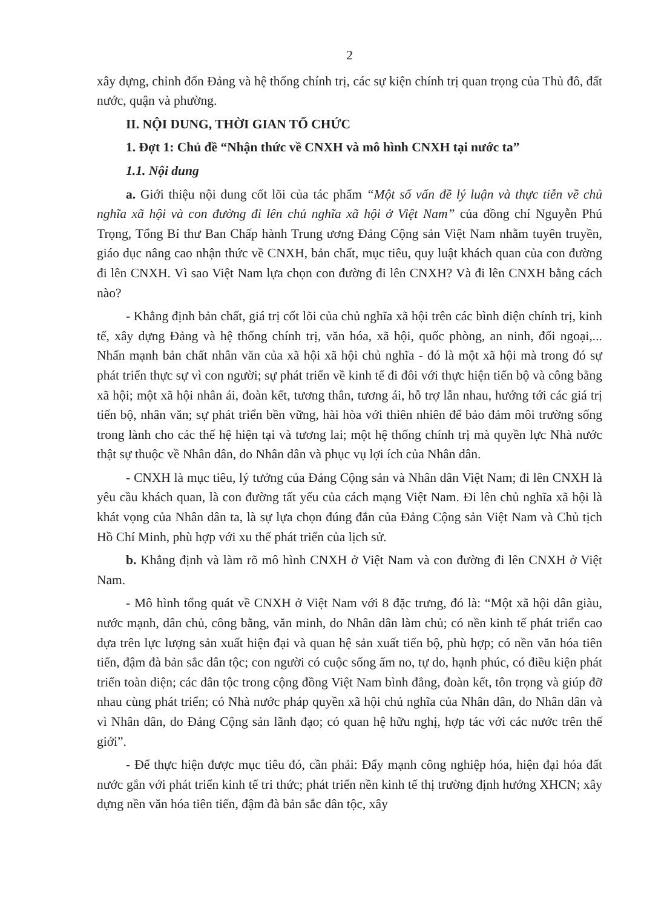2
xây dựng, chỉnh đốn Đảng và hệ thống chính trị, các sự kiện chính trị quan trọng của Thủ đô, đất nước, quận và phường.
II. NỘI DUNG, THỜI GIAN TỔ CHỨC
1. Đợt 1: Chủ đề “Nhận thức về CNXH và mô hình CNXH tại nước ta”
1.1. Nội dung
a. Giới thiệu nội dung cốt lõi của tác phẩm “Một số vấn đề lý luận và thực tiễn về chủ nghĩa xã hội và con đường đi lên chủ nghĩa xã hội ở Việt Nam” của đồng chí Nguyễn Phú Trọng, Tổng Bí thư Ban Chấp hành Trung ương Đảng Cộng sản Việt Nam nhằm tuyên truyền, giáo dục nâng cao nhận thức về CNXH, bản chất, mục tiêu, quy luật khách quan của con đường đi lên CNXH. Vì sao Việt Nam lựa chọn con đường đi lên CNXH? Và đi lên CNXH bằng cách nào?
- Khẳng định bản chất, giá trị cốt lõi của chủ nghĩa xã hội trên các bình diện chính trị, kinh tế, xây dựng Đảng và hệ thống chính trị, văn hóa, xã hội, quốc phòng, an ninh, đối ngoại,... Nhấn mạnh bản chất nhân văn của xã hội xã hội chủ nghĩa - đó là một xã hội mà trong đó sự phát triển thực sự vì con người; sự phát triển về kinh tế đi đôi với thực hiện tiến bộ và công bằng xã hội; một xã hội nhân ái, đoàn kết, tương thân, tương ái, hỗ trợ lẫn nhau, hướng tới các giá trị tiến bộ, nhân văn; sự phát triển bền vững, hài hòa với thiên nhiên để bảo đảm môi trường sống trong lành cho các thế hệ hiện tại và tương lai; một hệ thống chính trị mà quyền lực Nhà nước thật sự thuộc về Nhân dân, do Nhân dân và phục vụ lợi ích của Nhân dân.
- CNXH là mục tiêu, lý tưởng của Đảng Cộng sản và Nhân dân Việt Nam; đi lên CNXH là yêu cầu khách quan, là con đường tất yếu của cách mạng Việt Nam. Đi lên chủ nghĩa xã hội là khát vọng của Nhân dân ta, là sự lựa chọn đúng đắn của Đảng Cộng sản Việt Nam và Chủ tịch Hồ Chí Minh, phù hợp với xu thế phát triển của lịch sử.
b. Khẳng định và làm rõ mô hình CNXH ở Việt Nam và con đường đi lên CNXH ở Việt Nam.
- Mô hình tổng quát về CNXH ở Việt Nam với 8 đặc trưng, đó là: “Một xã hội dân giàu, nước mạnh, dân chủ, công bằng, văn minh, do Nhân dân làm chủ; có nền kinh tế phát triển cao dựa trên lực lượng sản xuất hiện đại và quan hệ sản xuất tiến bộ, phù hợp; có nền văn hóa tiên tiến, đậm đà bản sắc dân tộc; con người có cuộc sống ấm no, tự do, hạnh phúc, có điều kiện phát triển toàn diện; các dân tộc trong cộng đồng Việt Nam bình đẳng, đoàn kết, tôn trọng và giúp đỡ nhau cùng phát triển; có Nhà nước pháp quyền xã hội chủ nghĩa của Nhân dân, do Nhân dân và vì Nhân dân, do Đảng Cộng sản lãnh đạo; có quan hệ hữu nghị, hợp tác với các nước trên thế giới”.
- Để thực hiện được mục tiêu đó, cần phải: Đẩy mạnh công nghiệp hóa, hiện đại hóa đất nước gắn với phát triển kinh tế tri thức; phát triển nền kinh tế thị trường định hướng XHCN; xây dựng nền văn hóa tiên tiến, đậm đà bản sắc dân tộc, xây